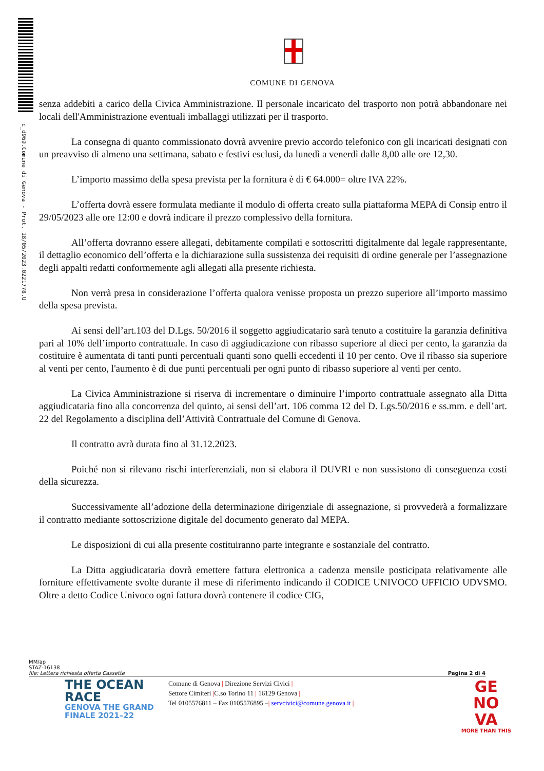c_d969.Comune di Genova - Prot. 18/05/2023.0221778.U
COMUNE DI GENOVA
senza addebiti a carico della Civica Amministrazione. Il personale incaricato del trasporto non potrà abbandonare nei locali dell'Amministrazione eventuali imballaggi utilizzati per il trasporto.
La consegna di quanto commissionato dovrà avvenire previo accordo telefonico con gli incaricati designati con un preavviso di almeno una settimana, sabato e festivi esclusi, da lunedì a venerdì dalle 8,00 alle ore 12,30.
L’importo massimo della spesa prevista per la fornitura è di € 64.000= oltre IVA 22%.
L’offerta dovrà essere formulata mediante il modulo di offerta creato sulla piattaforma MEPA di Consip entro il 29/05/2023 alle ore 12:00 e dovrà indicare il prezzo complessivo della fornitura.
All’offerta dovranno essere allegati, debitamente compilati e sottoscritti digitalmente dal legale rappresentante, il dettaglio economico dell’offerta e la dichiarazione sulla sussistenza dei requisiti di ordine generale per l’assegnazione degli appalti redatti conformemente agli allegati alla presente richiesta.
Non verrà presa in considerazione l’offerta qualora venisse proposta un prezzo superiore all’importo massimo della spesa prevista.
Ai sensi dell’art.103 del D.Lgs. 50/2016 il soggetto aggiudicatario sarà tenuto a costituire la garanzia definitiva pari al 10% dell’importo contrattuale. In caso di aggiudicazione con ribasso superiore al dieci per cento, la garanzia da costituire è aumentata di tanti punti percentuali quanti sono quelli eccedenti il 10 per cento. Ove il ribasso sia superiore al venti per cento, l'aumento è di due punti percentuali per ogni punto di ribasso superiore al venti per cento.
La Civica Amministrazione si riserva di incrementare o diminuire l’importo contrattuale assegnato alla Ditta aggiudicataria fino alla concorrenza del quinto, ai sensi dell’art. 106 comma 12 del D. Lgs.50/2016 e ss.mm. e dell’art. 22 del Regolamento a disciplina dell’Attività Contrattuale del Comune di Genova.
Il contratto avrà durata fino al 31.12.2023.
Poiché non si rilevano rischi interferenziali, non si elabora il DUVRI e non sussistono di conseguenza costi della sicurezza.
Successivamente all’adozione della determinazione dirigenziale di assegnazione, si provvederà a formalizzare il contratto mediante sottoscrizione digitale del documento generato dal MEPA.
Le disposizioni di cui alla presente costituiranno parte integrante e sostanziale del contratto.
La Ditta aggiudicataria dovrà emettere fattura elettronica a cadenza mensile posticipata relativamente alle forniture effettivamente svolte durante il mese di riferimento indicando il CODICE UNIVOCO UFFICIO UDVSMO. Oltre a detto Codice Univoco ogni fattura dovrà contenere il codice CIG,
MM/ap
STAZ-16138
file: Lettera richiesta offerta Cassette Pagina 2 di 4
THE OCEAN RACE
GENOVA THE GRAND FINALE 2021–22
Comune di Genova | Direzione Servizi Civici |
Settore Cimiteri |C.so Torino 11 | 16129 Genova |
Tel 0105576811 – Fax 0105576895 –| servcivici@comune.genova.it |
GE
NO
VA
MORE THAN THIS